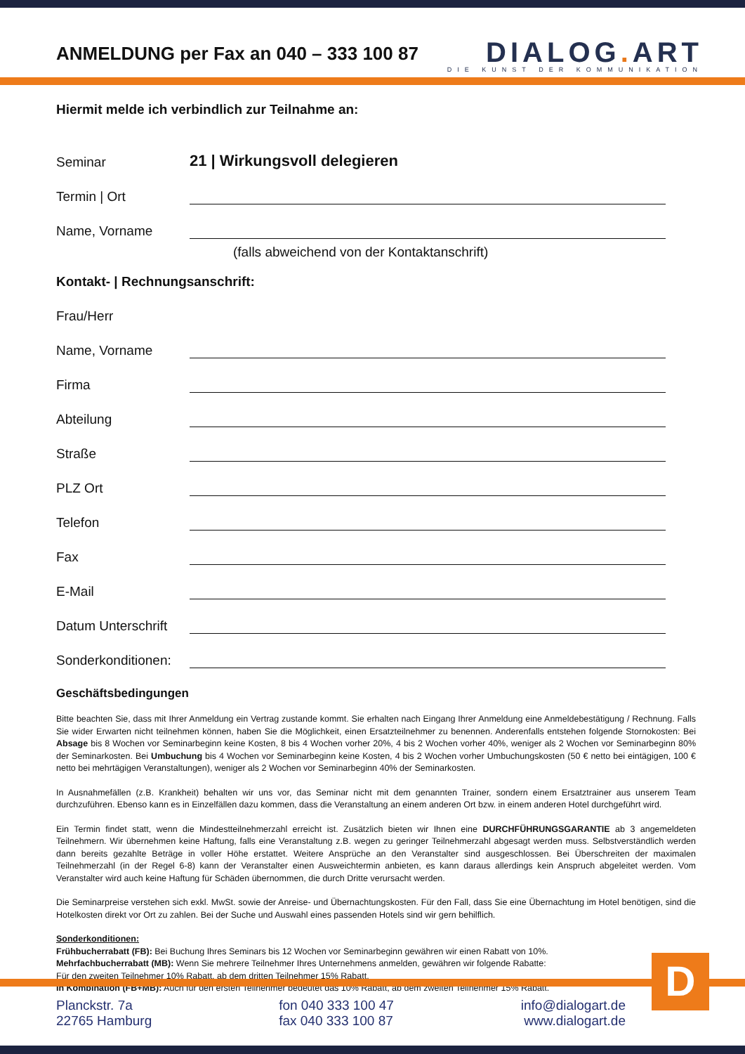ANMELDUNG per Fax an 040 – 333 100 87
DIALOG. ART
DIE KUNST DER KOMMUNIKATION
Hiermit melde ich verbindlich zur Teilnahme an:
Seminar 21 | Wirkungsvoll delegieren
Termin | Ort
Name, Vorname
(falls abweichend von der Kontaktanschrift)
Kontakt- | Rechnungsanschrift:
Frau/Herr
Name, Vorname
Firma
Abteilung
Straße
PLZ Ort
Telefon
Fax
E-Mail
Datum Unterschrift
Sonderkonditionen:
Geschäftsbedingungen
Bitte beachten Sie, dass mit Ihrer Anmeldung ein Vertrag zustande kommt. Sie erhalten nach Eingang Ihrer Anmeldung eine Anmeldebestätigung / Rechnung. Falls Sie wider Erwarten nicht teilnehmen können, haben Sie die Möglichkeit, einen Ersatzteilnehmer zu benennen. Anderenfalls entstehen folgende Stornokosten: Bei Absage bis 8 Wochen vor Seminarbeginn keine Kosten, 8 bis 4 Wochen vorher 20%, 4 bis 2 Wochen vorher 40%, weniger als 2 Wochen vor Seminarbeginn 80% der Seminarkosten. Bei Umbuchung bis 4 Wochen vor Seminarbeginn keine Kosten, 4 bis 2 Wochen vorher Umbuchungskosten (50 € netto bei eintägigen, 100 € netto bei mehrtägigen Veranstaltungen), weniger als 2 Wochen vor Seminarbeginn 40% der Seminarkosten.
In Ausnahmefällen (z.B. Krankheit) behalten wir uns vor, das Seminar nicht mit dem genannten Trainer, sondern einem Ersatztrainer aus unserem Team durchzuführen. Ebenso kann es in Einzelfällen dazu kommen, dass die Veranstaltung an einem anderen Ort bzw. in einem anderen Hotel durchgeführt wird.
Ein Termin findet statt, wenn die Mindestteilnehmerzahl erreicht ist. Zusätzlich bieten wir Ihnen eine DURCHFÜHRUNGSGARANTIE ab 3 angemeldeten Teilnehmern. Wir übernehmen keine Haftung, falls eine Veranstaltung z.B. wegen zu geringer Teilnehmerzahl abgesagt werden muss. Selbstverständlich werden dann bereits gezahlte Beträge in voller Höhe erstattet. Weitere Ansprüche an den Veranstalter sind ausgeschlossen. Bei Überschreiten der maximalen Teilnehmerzahl (in der Regel 6-8) kann der Veranstalter einen Ausweichtermin anbieten, es kann daraus allerdings kein Anspruch abgeleitet werden. Vom Veranstalter wird auch keine Haftung für Schäden übernommen, die durch Dritte verursacht werden.
Die Seminarpreise verstehen sich exkl. MwSt. sowie der Anreise- und Übernachtungskosten. Für den Fall, dass Sie eine Übernachtung im Hotel benötigen, sind die Hotelkosten direkt vor Ort zu zahlen. Bei der Suche und Auswahl eines passenden Hotels sind wir gern behilflich.
Sonderkonditionen:
Frühbucherrabatt (FB): Bei Buchung Ihres Seminars bis 12 Wochen vor Seminarbeginn gewähren wir einen Rabatt von 10%.
Mehrfachbucherrabatt (MB): Wenn Sie mehrere Teilnehmer Ihres Unternehmens anmelden, gewähren wir folgende Rabatte:
Für den zweiten Teilnehmer 10% Rabatt, ab dem dritten Teilnehmer 15% Rabatt.
In Kombination (FB+MB): Auch für den ersten Teilnehmer bedeutet das 10% Rabatt, ab dem zweiten Teilnehmer 15% Rabatt.
D
Planckstr. 7a
22765 Hamburg
fon 040 333 100 47
fax 040 333 100 87
info@dialogart.de
www.dialogart.de